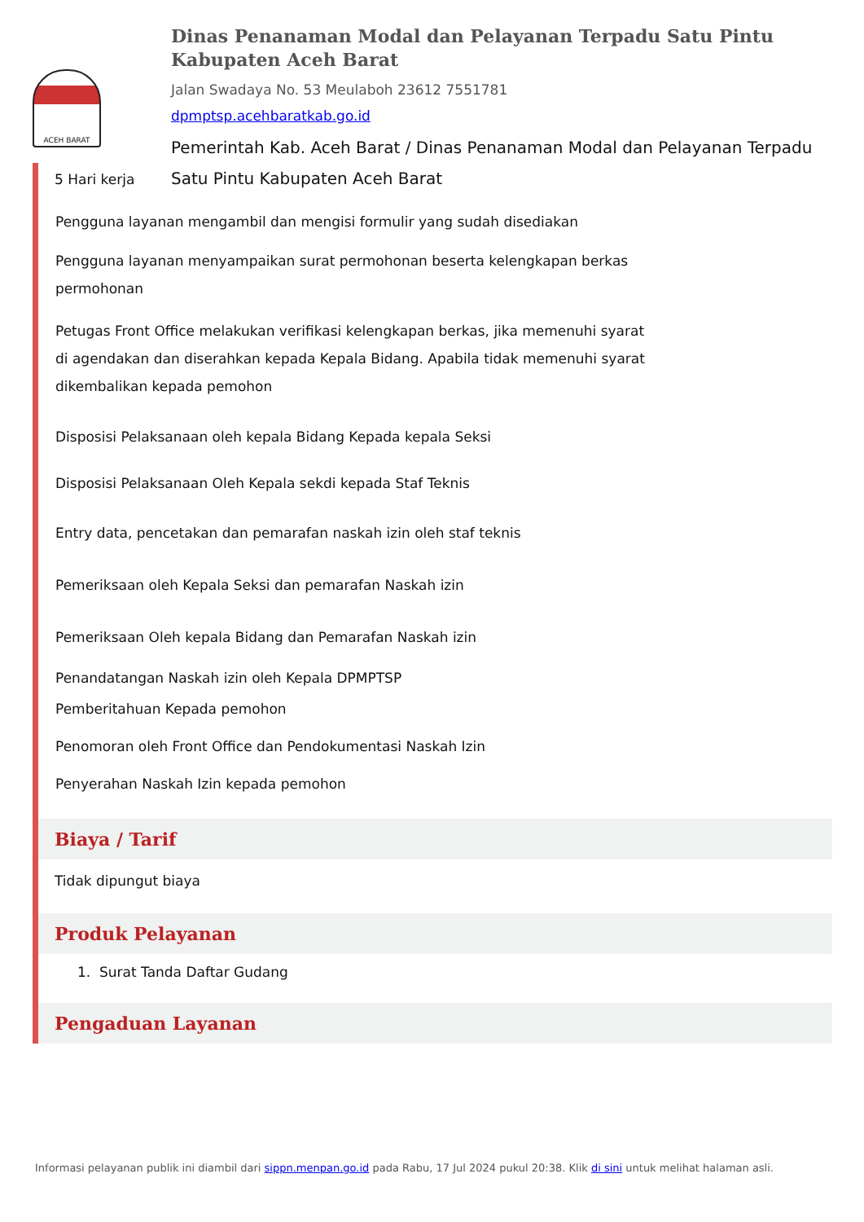ACEH BARAT
Dinas Penanaman Modal dan Pelayanan Terpadu Satu Pintu Kabupaten Aceh Barat
Jalan Swadaya No. 53 Meulaboh 23612 7551781
dpmptsp.acehbaratkab.go.id
Pemerintah Kab. Aceh Barat / Dinas Penanaman Modal dan Pelayanan Terpadu Satu Pintu Kabupaten Aceh Barat
5 Hari kerja
Pengguna layanan mengambil dan mengisi formulir yang sudah disediakan
Pengguna layanan menyampaikan surat permohonan beserta kelengkapan berkas
permohonan
Petugas Front Office melakukan verifikasi kelengkapan berkas, jika memenuhi syarat
di agendakan dan diserahkan kepada Kepala Bidang. Apabila tidak memenuhi syarat
dikembalikan kepada pemohon
Disposisi Pelaksanaan oleh kepala Bidang Kepada kepala Seksi
Disposisi Pelaksanaan Oleh Kepala sekdi kepada Staf Teknis
Entry data, pencetakan dan pemarafan naskah izin oleh staf teknis
Pemeriksaan oleh Kepala Seksi dan pemarafan Naskah izin
Pemeriksaan Oleh kepala Bidang dan Pemarafan Naskah izin
Penandatangan Naskah izin oleh Kepala DPMPTSP
Pemberitahuan Kepada pemohon
Penomoran oleh Front Office dan Pendokumentasi Naskah Izin
Penyerahan Naskah Izin kepada pemohon
Biaya / Tarif
Tidak dipungut biaya
Produk Pelayanan
1. Surat Tanda Daftar Gudang
Pengaduan Layanan
Informasi pelayanan publik ini diambil dari sippn.menpan.go.id pada Rabu, 17 Jul 2024 pukul 20:38. Klik di sini untuk melihat halaman asli.